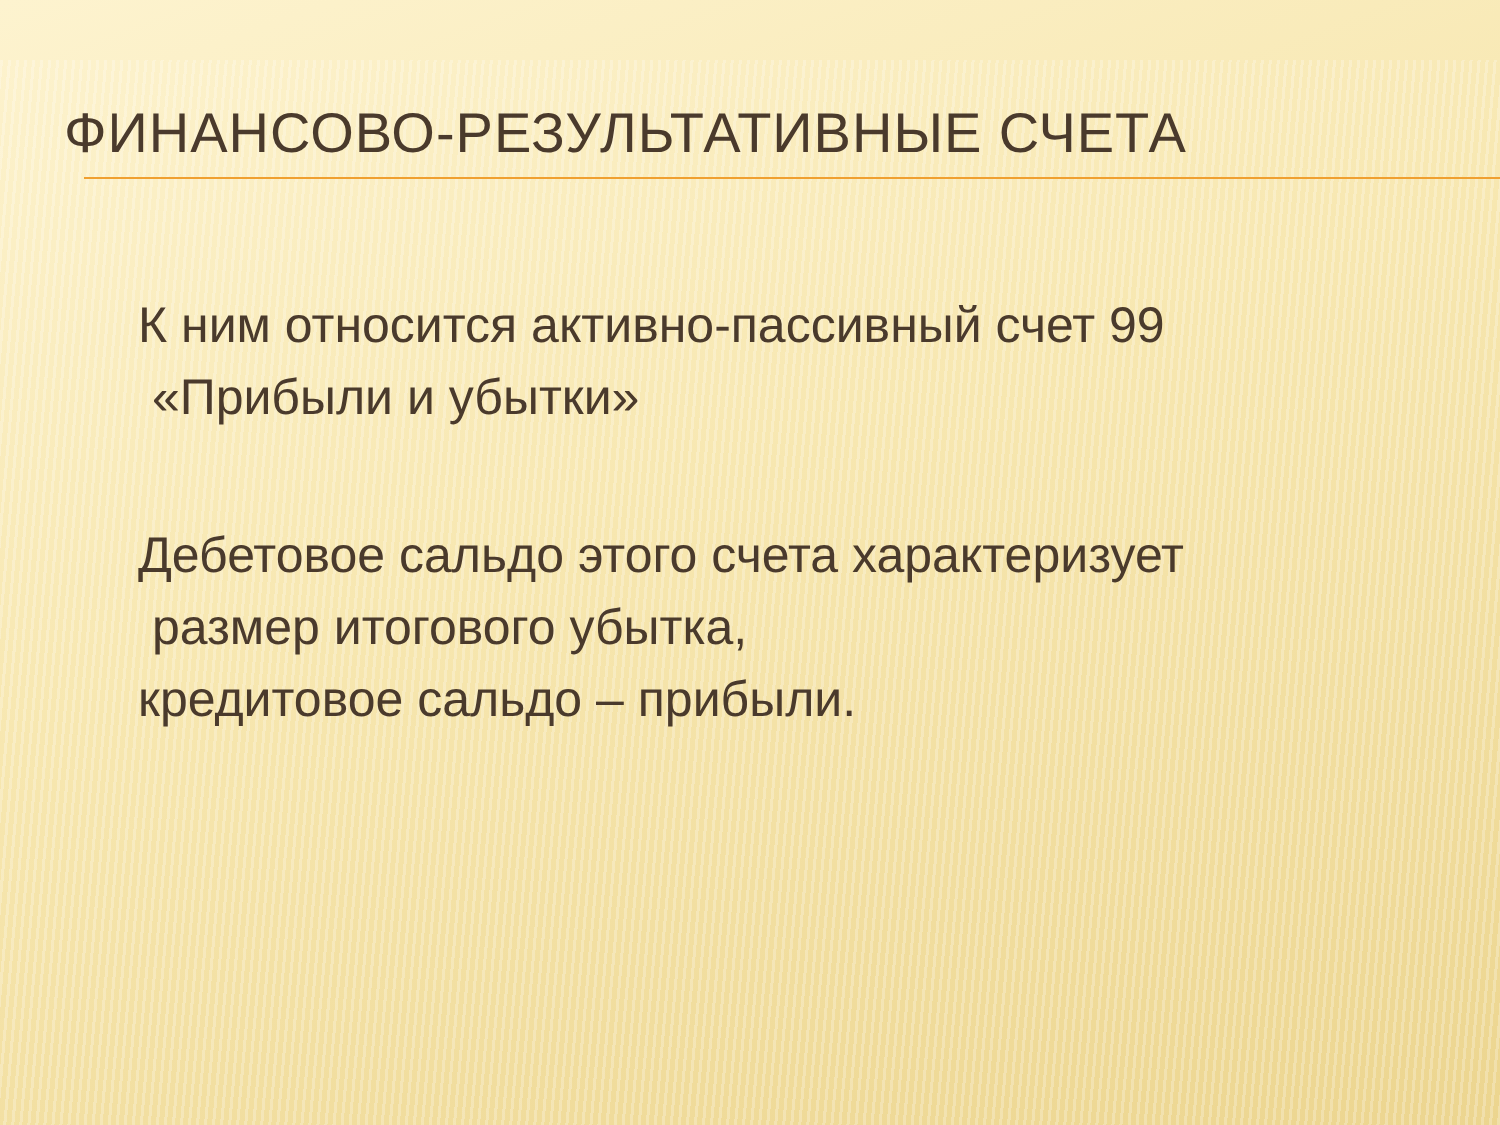ФИНАНСОВО-РЕЗУЛЬТАТИВНЫЕ СЧЕТА
К ним относится активно-пассивный счет 99
«Прибыли и убытки»
Дебетовое сальдо этого счета характеризует
размер итогового убытка,
кредитовое сальдо – прибыли.